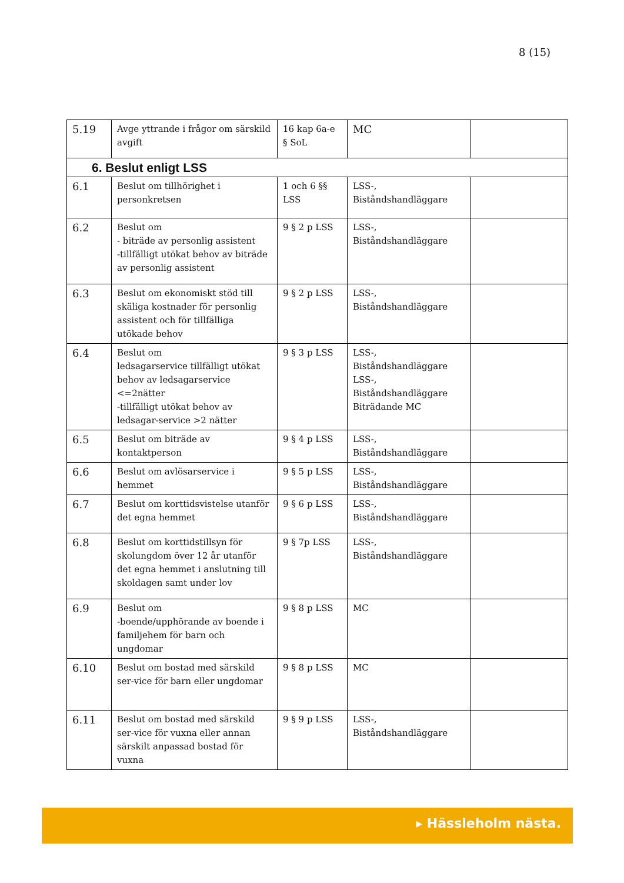8 (15)
| 5.19 | Avge yttrande i frågor om särskild avgift | 16 kap 6a-e § SoL | MC | |
| 6. Beslut enligt LSS | | | | |
| 6.1 | Beslut om tillhörighet i personkretsen | 1 och 6 §§ LSS | LSS-, Biståndshandläggare | |
| 6.2 | Beslut om - biträde av personlig assistent -tillfälligt utökat behov av biträde av personlig assistent | 9 § 2 p LSS | LSS-, Biståndshandläggare | |
| 6.3 | Beslut om ekonomiskt stöd till skäliga kostnader för personlig assistent och för tillfälliga utökade behov | 9 § 2 p LSS | LSS-, Biståndshandläggare | |
| 6.4 | Beslut om ledsagarservice tillfälligt utökat behov av ledsagarservice <=2nätter -tillfälligt utökat behov av ledsagar-service >2 nätter | 9 § 3 p LSS | LSS-, Biståndshandläggare LSS-, Biståndshandläggare Biträdande MC | |
| 6.5 | Beslut om biträde av kontaktperson | 9 § 4 p LSS | LSS-, Biståndshandläggare | |
| 6.6 | Beslut om avlösarservice i hemmet | 9 § 5 p LSS | LSS-, Biståndshandläggare | |
| 6.7 | Beslut om korttidsvistelse utanför det egna hemmet | 9 § 6 p LSS | LSS-, Biståndshandläggare | |
| 6.8 | Beslut om korttidstillsyn för skolungdom över 12 år utanför det egna hemmet i anslutning till skoldagen samt under lov | 9 § 7p LSS | LSS-, Biståndshandläggare | |
| 6.9 | Beslut om -boende/upphörande av boende i familjehem för barn och ungdomar | 9 § 8 p LSS | MC | |
| 6.10 | Beslut om bostad med särskild ser-vice för barn eller ungdomar | 9 § 8 p LSS | MC | |
| 6.11 | Beslut om bostad med särskild ser-vice för vuxna eller annan särskilt anpassad bostad för vuxna | 9 § 9 p LSS | LSS-, Biståndshandläggare | |
▸ Hässleholm nästa.